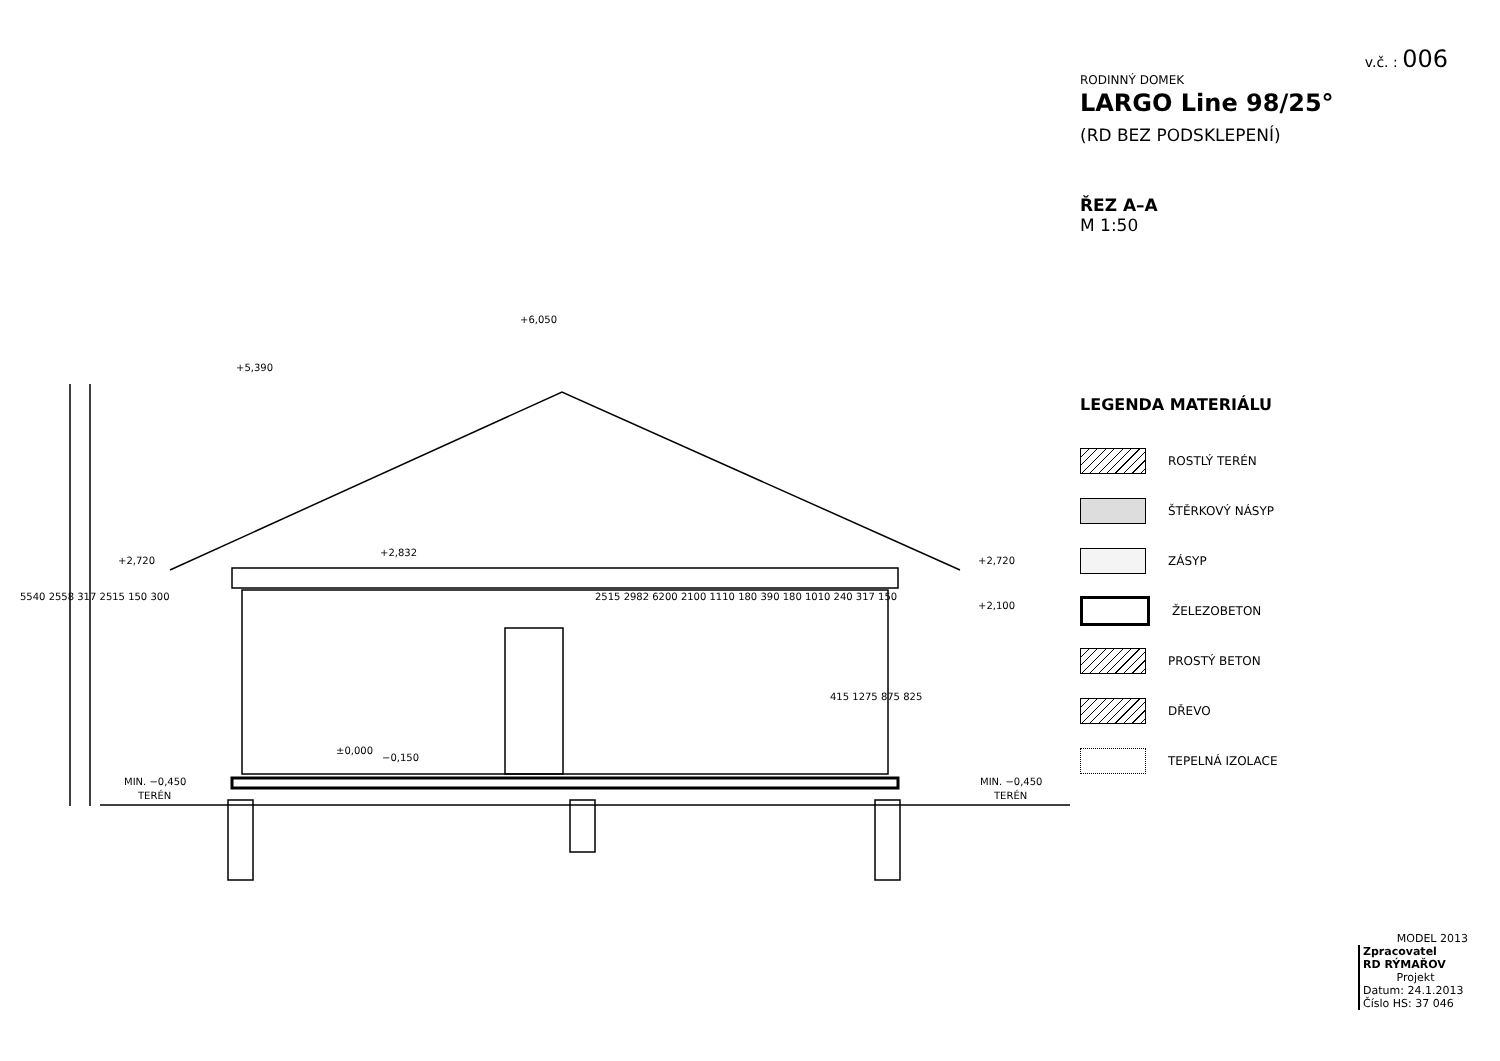+6,050
+5,390
+2,720
+2,832
+2,720
+2,100
±0,000
−0,150
MIN. −0,450
TERÉN
MIN. −0,450
TERÉN
2515 2982 6200 2100 1110 180 390 180 1010 240 317 150
5540 2558 317 2515 150 300
415 1275 875 825
v.č. : 006
RODINNÝ DOMEK
LARGO Line 98/25°
(RD BEZ PODSKLEPENÍ)
ŘEZ A–A
M 1:50
LEGENDA MATERIÁLU
ROSTLÝ TERÉN
ŠTĚRKOVÝ NÁSYP
ZÁSYP
ŽELEZOBETON
PROSTÝ BETON
DŘEVO
TEPELNÁ IZOLACE
MODEL 2013
Zpracovatel
RD RÝMAŘOV
Projekt
Datum: 24.1.2013
Číslo HS: 37 046